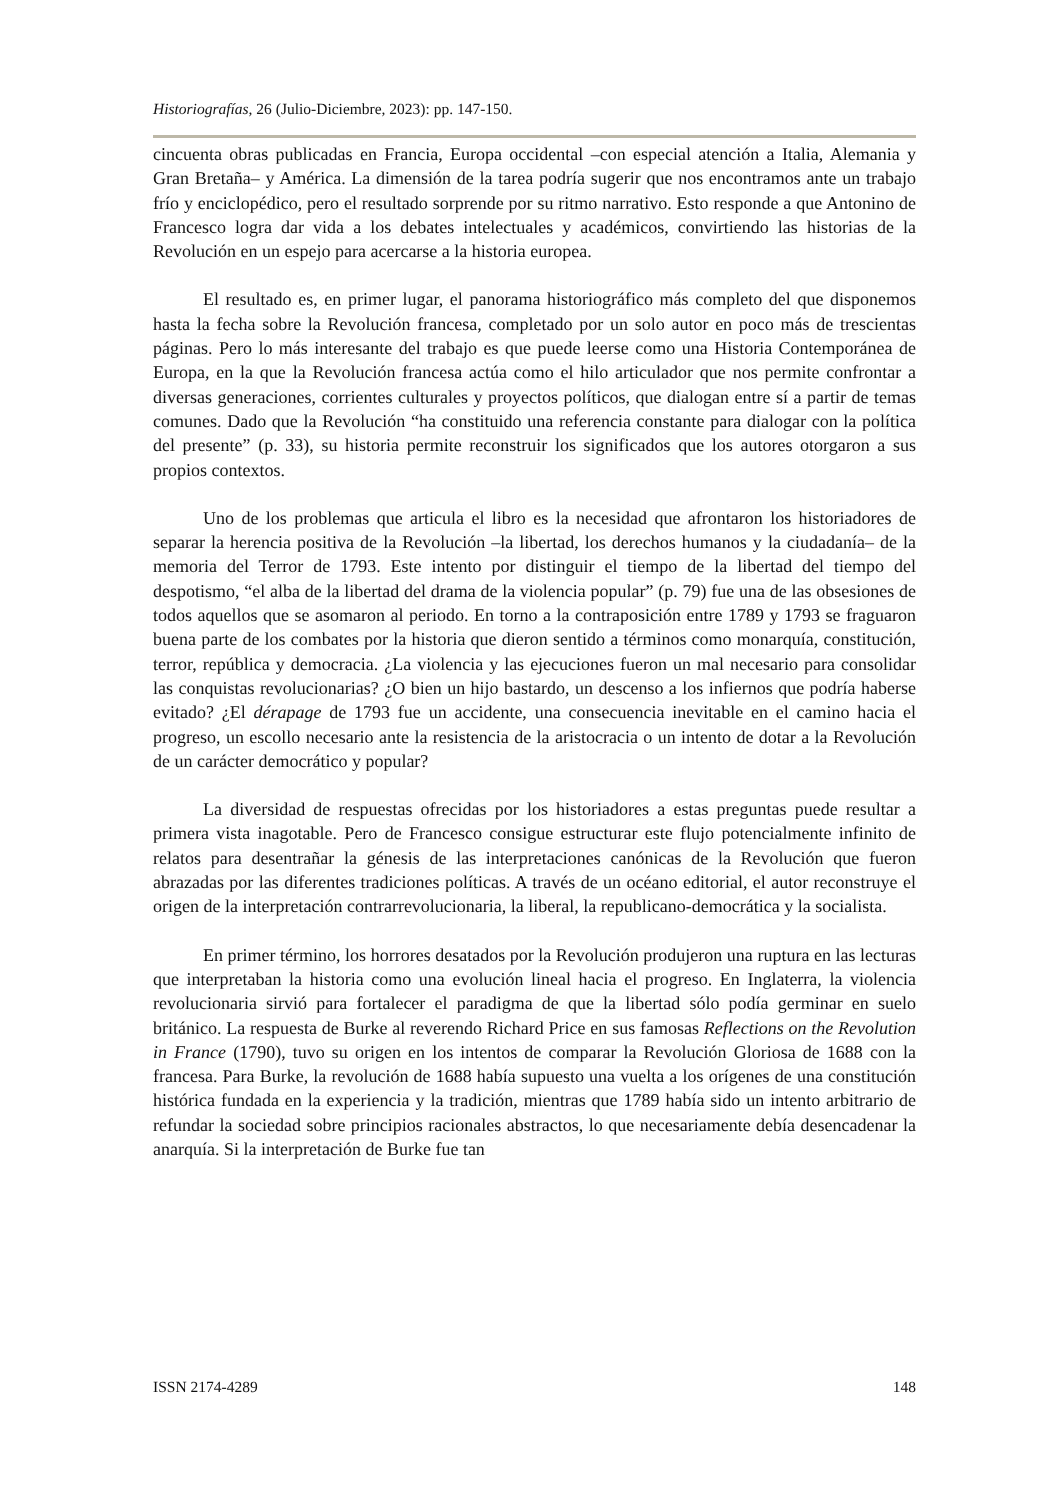Historiografías, 26 (Julio-Diciembre, 2023): pp. 147-150.
cincuenta obras publicadas en Francia, Europa occidental –con especial atención a Italia, Alemania y Gran Bretaña– y América. La dimensión de la tarea podría sugerir que nos encontramos ante un trabajo frío y enciclopédico, pero el resultado sorprende por su ritmo narrativo. Esto responde a que Antonino de Francesco logra dar vida a los debates intelectuales y académicos, convirtiendo las historias de la Revolución en un espejo para acercarse a la historia europea.
El resultado es, en primer lugar, el panorama historiográfico más completo del que disponemos hasta la fecha sobre la Revolución francesa, completado por un solo autor en poco más de trescientas páginas. Pero lo más interesante del trabajo es que puede leerse como una Historia Contemporánea de Europa, en la que la Revolución francesa actúa como el hilo articulador que nos permite confrontar a diversas generaciones, corrientes culturales y proyectos políticos, que dialogan entre sí a partir de temas comunes. Dado que la Revolución “ha constituido una referencia constante para dialogar con la política del presente” (p. 33), su historia permite reconstruir los significados que los autores otorgaron a sus propios contextos.
Uno de los problemas que articula el libro es la necesidad que afrontaron los historiadores de separar la herencia positiva de la Revolución –la libertad, los derechos humanos y la ciudadanía– de la memoria del Terror de 1793. Este intento por distinguir el tiempo de la libertad del tiempo del despotismo, “el alba de la libertad del drama de la violencia popular” (p. 79) fue una de las obsesiones de todos aquellos que se asomaron al periodo. En torno a la contraposición entre 1789 y 1793 se fraguaron buena parte de los combates por la historia que dieron sentido a términos como monarquía, constitución, terror, república y democracia. ¿La violencia y las ejecuciones fueron un mal necesario para consolidar las conquistas revolucionarias? ¿O bien un hijo bastardo, un descenso a los infiernos que podría haberse evitado? ¿El dérapage de 1793 fue un accidente, una consecuencia inevitable en el camino hacia el progreso, un escollo necesario ante la resistencia de la aristocracia o un intento de dotar a la Revolución de un carácter democrático y popular?
La diversidad de respuestas ofrecidas por los historiadores a estas preguntas puede resultar a primera vista inagotable. Pero de Francesco consigue estructurar este flujo potencialmente infinito de relatos para desentrañar la génesis de las interpretaciones canónicas de la Revolución que fueron abrazadas por las diferentes tradiciones políticas. A través de un océano editorial, el autor reconstruye el origen de la interpretación contrarrevolucionaria, la liberal, la republicano-democrática y la socialista.
En primer término, los horrores desatados por la Revolución produjeron una ruptura en las lecturas que interpretaban la historia como una evolución lineal hacia el progreso. En Inglaterra, la violencia revolucionaria sirvió para fortalecer el paradigma de que la libertad sólo podía germinar en suelo británico. La respuesta de Burke al reverendo Richard Price en sus famosas Reflections on the Revolution in France (1790), tuvo su origen en los intentos de comparar la Revolución Gloriosa de 1688 con la francesa. Para Burke, la revolución de 1688 había supuesto una vuelta a los orígenes de una constitución histórica fundada en la experiencia y la tradición, mientras que 1789 había sido un intento arbitrario de refundar la sociedad sobre principios racionales abstractos, lo que necesariamente debía desencadenar la anarquía. Si la interpretación de Burke fue tan
ISSN 2174-4289 148